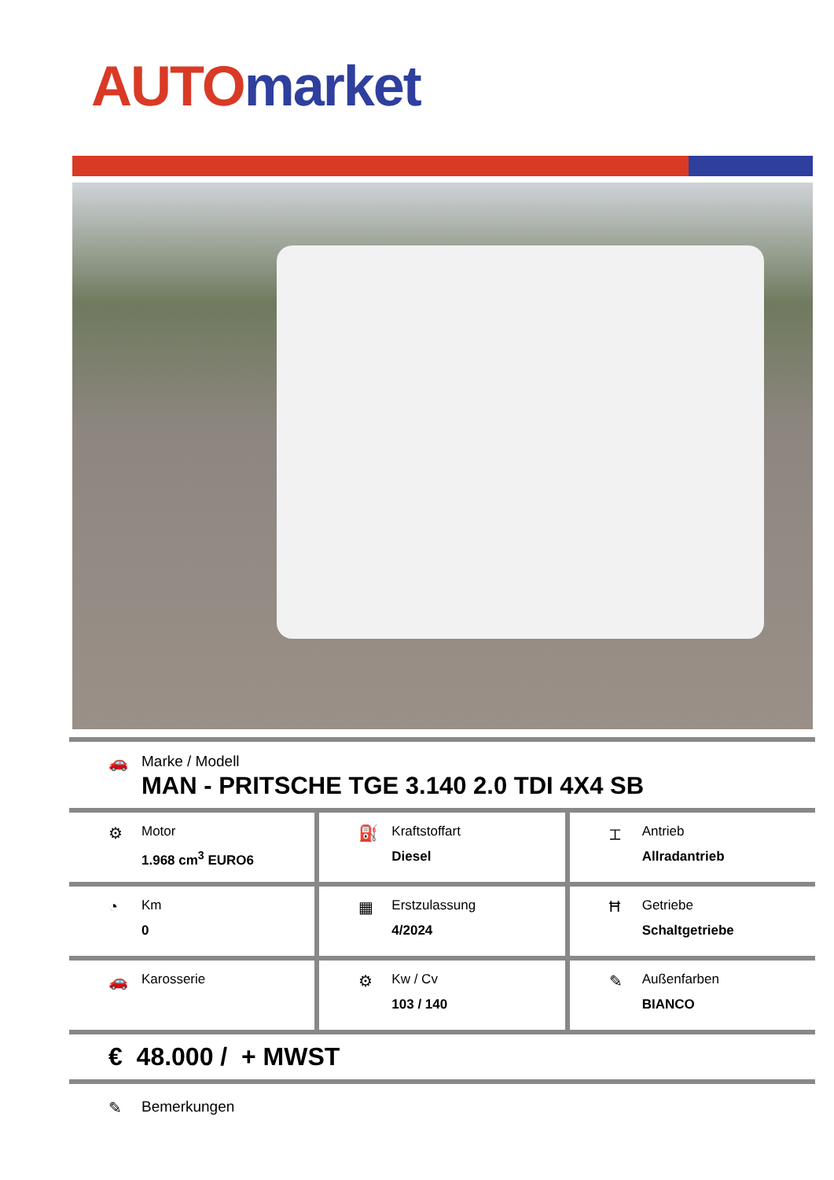AUTO market
🚗 Marke / Modell
MAN - PRITSCHE TGE 3.140 2.0 TDI 4X4 SB
⚙
Motor
1.968 cm<sup>3</sup> EURO6
⛽
Kraftstoffart
Diesel
⌶
Antrieb
Allradantrieb
◔
Km
0
▦
Erstzulassung
4/2024
Ħ
Getriebe
Schaltgetriebe
🚗
Karosserie
⚙
Kw / Cv
103 / 140
✎
Außenfarben
BIANCO
€ 48.000 / + MWST
✎ Bemerkungen